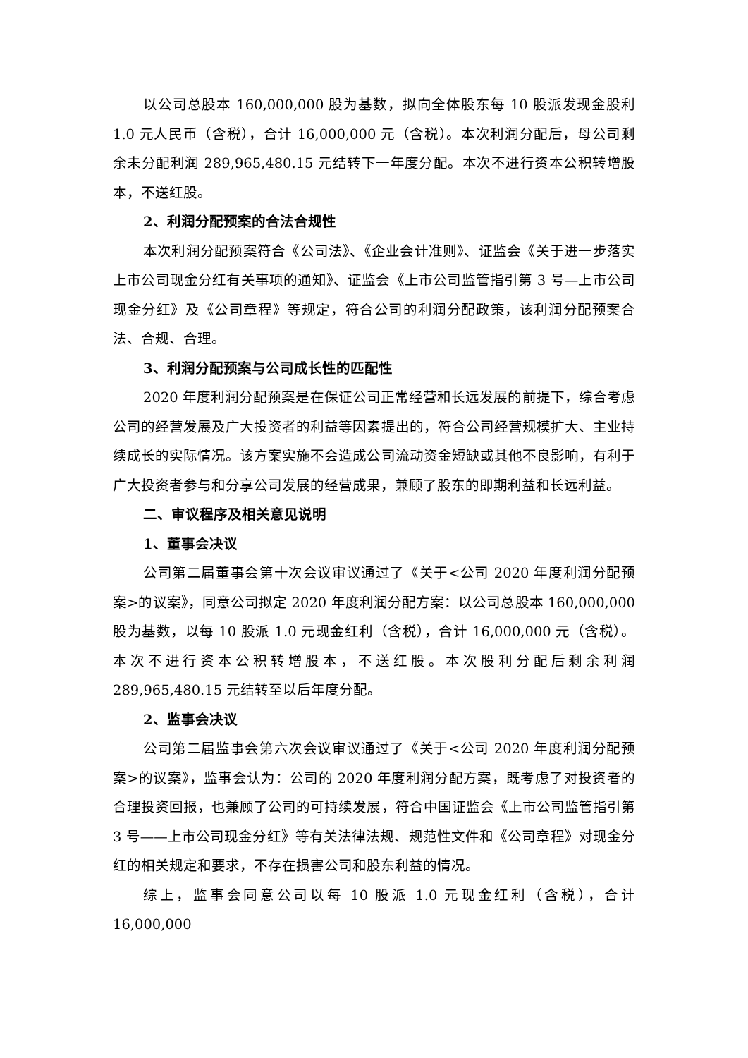以公司总股本 160,000,000 股为基数，拟向全体股东每 10 股派发现金股利 1.0 元人民币（含税），合计 16,000,000 元（含税）。本次利润分配后，母公司剩余未分配利润 289,965,480.15 元结转下一年度分配。本次不进行资本公积转增股本，不送红股。
2、利润分配预案的合法合规性
本次利润分配预案符合《公司法》、《企业会计准则》、证监会《关于进一步落实上市公司现金分红有关事项的通知》、证监会《上市公司监管指引第 3 号—上市公司现金分红》及《公司章程》等规定，符合公司的利润分配政策，该利润分配预案合法、合规、合理。
3、利润分配预案与公司成长性的匹配性
2020 年度利润分配预案是在保证公司正常经营和长远发展的前提下，综合考虑公司的经营发展及广大投资者的利益等因素提出的，符合公司经营规模扩大、主业持续成长的实际情况。该方案实施不会造成公司流动资金短缺或其他不良影响，有利于广大投资者参与和分享公司发展的经营成果，兼顾了股东的即期利益和长远利益。
二、审议程序及相关意见说明
1、董事会决议
公司第二届董事会第十次会议审议通过了《关于<公司 2020 年度利润分配预案>的议案》，同意公司拟定 2020 年度利润分配方案：以公司总股本 160,000,000 股为基数，以每 10 股派 1.0 元现金红利（含税），合计 16,000,000 元（含税）。本次不进行资本公积转增股本，不送红股。本次股利分配后剩余利润 289,965,480.15 元结转至以后年度分配。
2、监事会决议
公司第二届监事会第六次会议审议通过了《关于<公司 2020 年度利润分配预案>的议案》，监事会认为：公司的 2020 年度利润分配方案，既考虑了对投资者的合理投资回报，也兼顾了公司的可持续发展，符合中国证监会《上市公司监管指引第 3 号——上市公司现金分红》等有关法律法规、规范性文件和《公司章程》对现金分红的相关规定和要求，不存在损害公司和股东利益的情况。
综上，监事会同意公司以每 10 股派 1.0 元现金红利（含税），合计 16,000,000